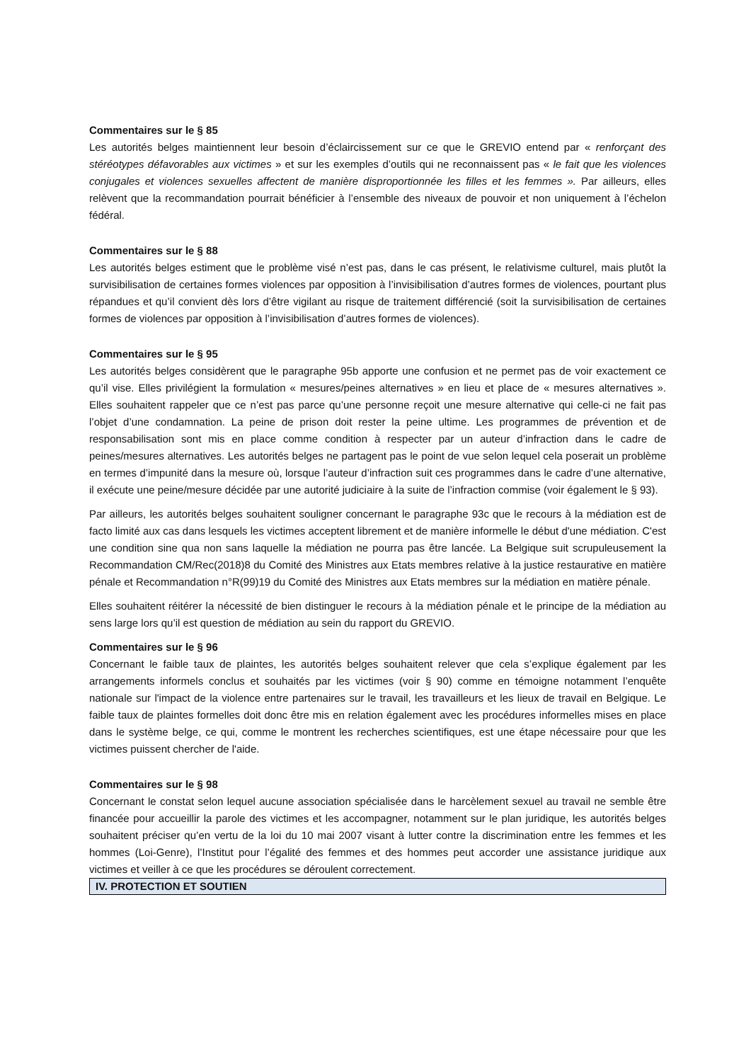Commentaires sur le § 85
Les autorités belges maintiennent leur besoin d’éclaircissement sur ce que le GREVIO entend par « renforçant des stéréotypes défavorables aux victimes » et sur les exemples d’outils qui ne reconnaissent pas « le fait que les violences conjugales et violences sexuelles affectent de manière disproportionnée les filles et les femmes ». Par ailleurs, elles relèvent que la recommandation pourrait bénéficier à l’ensemble des niveaux de pouvoir et non uniquement à l’échelon fédéral.
Commentaires sur le § 88
Les autorités belges estiment que le problème visé n’est pas, dans le cas présent, le relativisme culturel, mais plutôt la survisibilisation de certaines formes violences par opposition à l’invisibilisation d’autres formes de violences, pourtant plus répandues et qu’il convient dès lors d’être vigilant au risque de traitement différencié (soit la survisibilisation de certaines formes de violences par opposition à l’invisibilisation d’autres formes de violences).
Commentaires sur le § 95
Les autorités belges considèrent que le paragraphe 95b apporte une confusion et ne permet pas de voir exactement ce qu’il vise. Elles privilégient la formulation « mesures/peines alternatives » en lieu et place de « mesures alternatives ». Elles souhaitent rappeler que ce n’est pas parce qu’une personne reçoit une mesure alternative qui celle-ci ne fait pas l’objet d’une condamnation. La peine de prison doit rester la peine ultime. Les programmes de prévention et de responsabilisation sont mis en place comme condition à respecter par un auteur d’infraction dans le cadre de peines/mesures alternatives. Les autorités belges ne partagent pas le point de vue selon lequel cela poserait un problème en termes d’impunité dans la mesure où, lorsque l’auteur d’infraction suit ces programmes dans le cadre d’une alternative, il exécute une peine/mesure décidée par une autorité judiciaire à la suite de l’infraction commise (voir également le § 93).
Par ailleurs, les autorités belges souhaitent souligner concernant le paragraphe 93c que le recours à la médiation est de facto limité aux cas dans lesquels les victimes acceptent librement et de manière informelle le début d'une médiation. C'est une condition sine qua non sans laquelle la médiation ne pourra pas être lancée. La Belgique suit scrupuleusement la Recommandation CM/Rec(2018)8 du Comité des Ministres aux Etats membres relative à la justice restaurative en matière pénale et Recommandation n°R(99)19 du Comité des Ministres aux Etats membres sur la médiation en matière pénale.
Elles souhaitent réitérer la nécessité de bien distinguer le recours à la médiation pénale et le principe de la médiation au sens large lors qu’il est question de médiation au sein du rapport du GREVIO.
Commentaires sur le § 96
Concernant le faible taux de plaintes, les autorités belges souhaitent relever que cela s’explique également par les arrangements informels conclus et souhaités par les victimes (voir § 90) comme en témoigne notamment l’enquête nationale sur l'impact de la violence entre partenaires sur le travail, les travailleurs et les lieux de travail en Belgique. Le faible taux de plaintes formelles doit donc être mis en relation également avec les procédures informelles mises en place dans le système belge, ce qui, comme le montrent les recherches scientifiques, est une étape nécessaire pour que les victimes puissent chercher de l'aide.
Commentaires sur le § 98
Concernant le constat selon lequel aucune association spécialisée dans le harcèlement sexuel au travail ne semble être financée pour accueillir la parole des victimes et les accompagner, notamment sur le plan juridique, les autorités belges souhaitent préciser qu’en vertu de la loi du 10 mai 2007 visant à lutter contre la discrimination entre les femmes et les hommes (Loi-Genre), l’Institut pour l’égalité des femmes et des hommes peut accorder une assistance juridique aux victimes et veiller à ce que les procédures se déroulent correctement.
IV. PROTECTION ET SOUTIEN